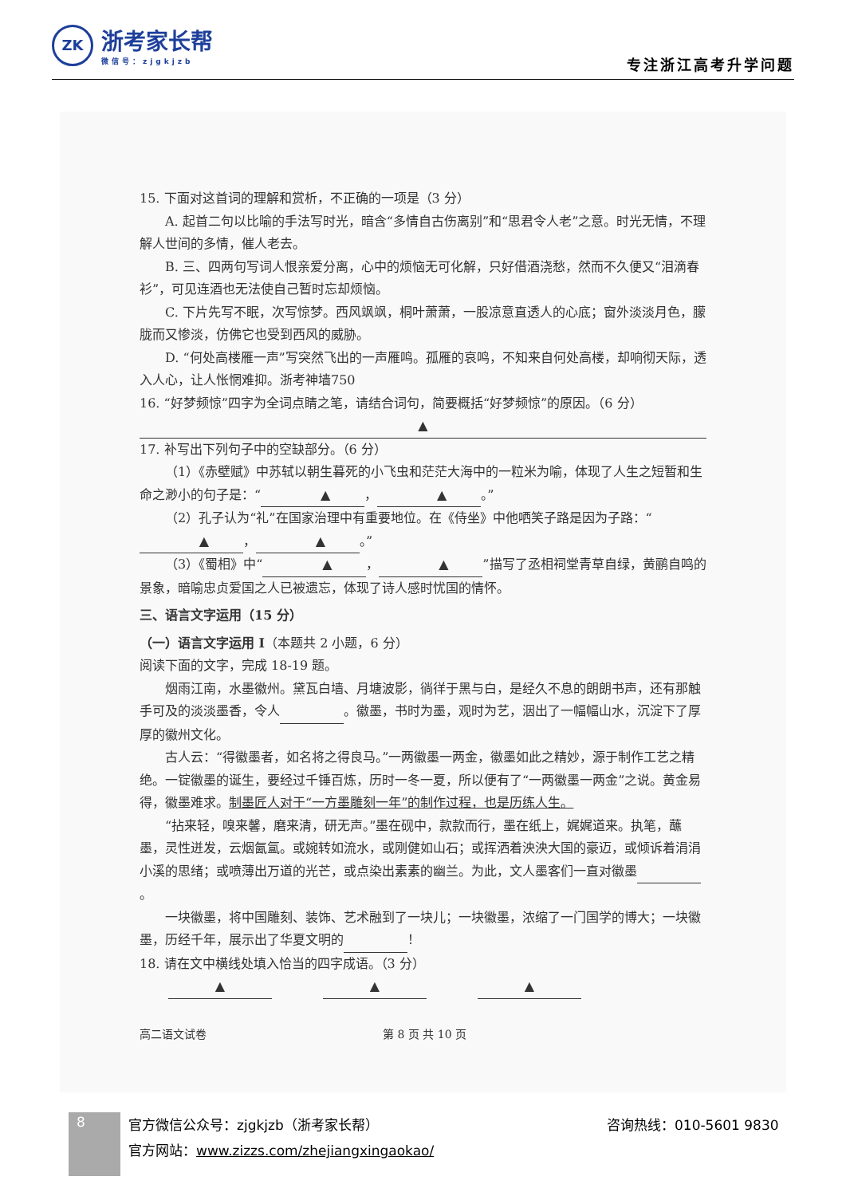ZK
浙考家长帮
微信号：zjgkjzb
专注浙江高考升学问题
15. 下面对这首词的理解和赏析，不正确的一项是（3 分）
A. 起首二句以比喻的手法写时光，暗含“多情自古伤离别”和“思君令人老”之意。时光无情，不理解人世间的多情，催人老去。
B. 三、四两句写词人恨亲爱分离，心中的烦恼无可化解，只好借酒浇愁，然而不久便又“泪滴春衫”，可见连酒也无法使自己暂时忘却烦恼。
C. 下片先写不眠，次写惊梦。西风飒飒，桐叶萧萧，一股凉意直透人的心底；窗外淡淡月色，朦胧而又惨淡，仿佛它也受到西风的威胁。
D. “何处高楼雁一声”写突然飞出的一声雁鸣。孤雁的哀鸣，不知来自何处高楼，却响彻天际，透入人心，让人怅惘难抑。浙考神墙750
16. “好梦频惊”四字为全词点睛之笔，请结合词句，简要概括“好梦频惊”的原因。（6 分）
▲
17. 补写出下列句子中的空缺部分。（6 分）
（1）《赤壁赋》中苏轼以朝生暮死的小飞虫和茫茫大海中的一粒米为喻，体现了人生之短暂和生命之渺小的句子是：“▲ ， ▲ 。”
（2）孔子认为“礼”在国家治理中有重要地位。在《侍坐》中他哂笑子路是因为子路：“▲ ， ▲ 。”
（3）《蜀相》中“▲ ， ▲”描写了丞相祠堂青草自绿，黄鹂自鸣的景象，暗喻忠贞爱国之人已被遗忘，体现了诗人感时忧国的情怀。
三、语言文字运用（15 分）
（一）语言文字运用 I（本题共 2 小题，6 分）
阅读下面的文字，完成 18-19 题。
烟雨江南，水墨徽州。黛瓦白墙、月塘波影，徜徉于黑与白，是经久不息的朗朗书声，还有那触手可及的淡淡墨香，令人 。徽墨，书时为墨，观时为艺，洇出了一幅幅山水，沉淀下了厚厚的徽州文化。
古人云：“得徽墨者，如名将之得良马。”一两徽墨一两金，徽墨如此之精妙，源于制作工艺之精绝。一锭徽墨的诞生，要经过千锤百炼，历时一冬一夏，所以便有了“一两徽墨一两金”之说。黄金易得，徽墨难求。制墨匠人对于“一方墨雕刻一年”的制作过程，也是历练人生。
“拈来轻，嗅来馨，磨来清，研无声。”墨在砚中，款款而行，墨在纸上，娓娓道来。执笔，蘸墨，灵性迸发，云烟氤氲。或婉转如流水，或刚健如山石；或挥洒着泱泱大国的豪迈，或倾诉着涓涓小溪的思绪；或喷薄出万道的光芒，或点染出素素的幽兰。为此，文人墨客们一直对徽墨 。
一块徽墨，将中国雕刻、装饰、艺术融到了一块儿；一块徽墨，浓缩了一门国学的博大；一块徽墨，历经千年，展示出了华夏文明的 ！
18. 请在文中横线处填入恰当的四字成语。（3 分）
▲    ▲    ▲
高二语文试卷 第 8 页 共 10 页
8
官方微信公众号：zjgkjzb（浙考家长帮）
官方网站：www.zizzs.com/zhejiangxingaokao/
咨询热线：010-5601 9830